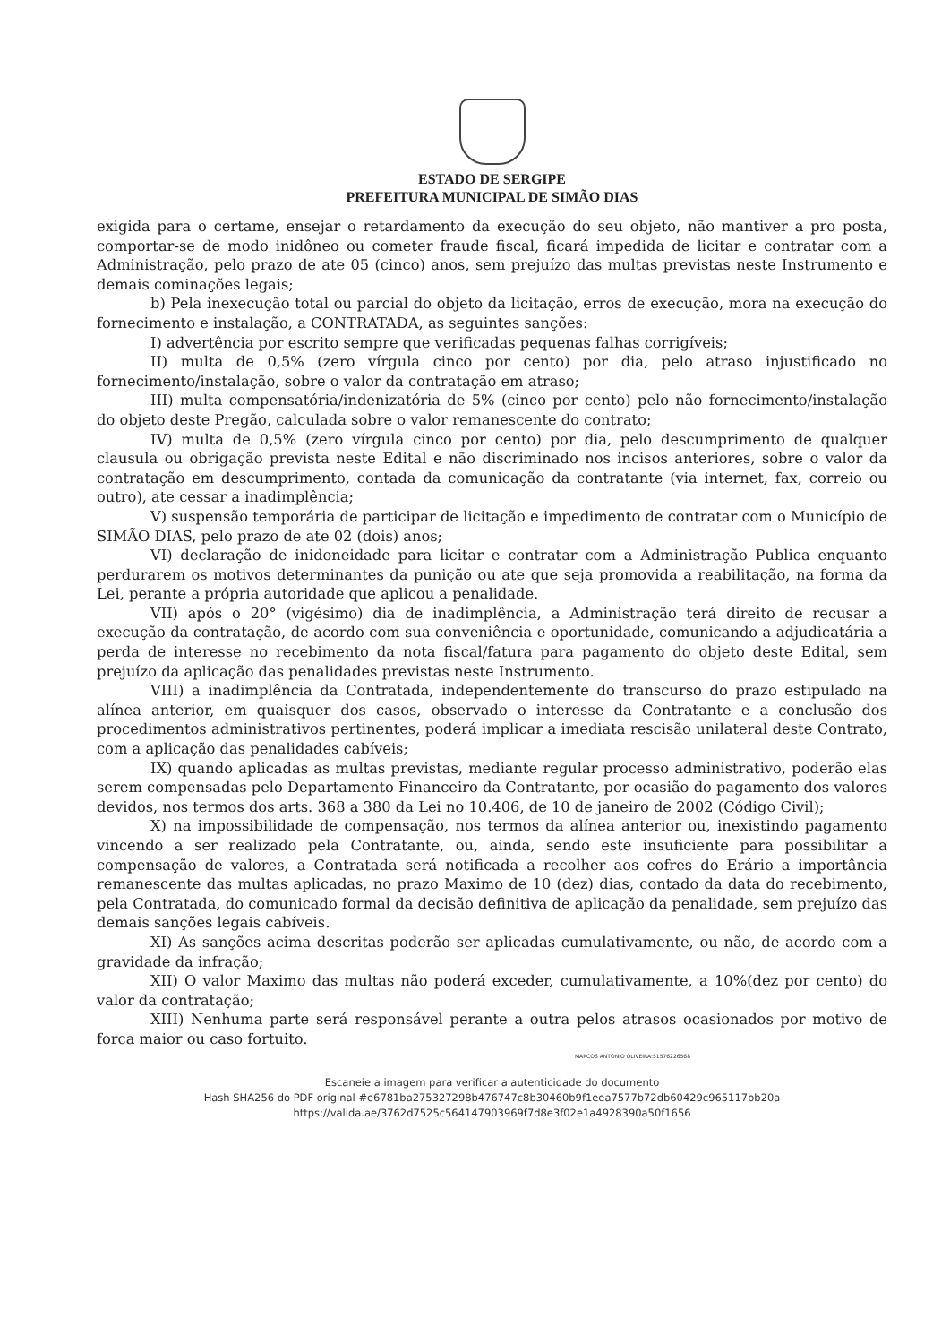ESTADO DE SERGIPE
PREFEITURA MUNICIPAL DE SIMÃO DIAS
exigida para o certame, ensejar o retardamento da execução do seu objeto, não mantiver a pro posta, comportar-se de modo inidôneo ou cometer fraude fiscal, ficará impedida de licitar e contratar com a Administração, pelo prazo de ate 05 (cinco) anos, sem prejuízo das multas previstas neste Instrumento e demais cominações legais;
b) Pela inexecução total ou parcial do objeto da licitação, erros de execução, mora na execução do fornecimento e instalação, a CONTRATADA, as seguintes sanções:
I) advertência por escrito sempre que verificadas pequenas falhas corrigíveis;
II) multa de 0,5% (zero vírgula cinco por cento) por dia, pelo atraso injustificado no fornecimento/instalação, sobre o valor da contratação em atraso;
III) multa compensatória/indenizatória de 5% (cinco por cento) pelo não fornecimento/instalação do objeto deste Pregão, calculada sobre o valor remanescente do contrato;
IV) multa de 0,5% (zero vírgula cinco por cento) por dia, pelo descumprimento de qualquer clausula ou obrigação prevista neste Edital e não discriminado nos incisos anteriores, sobre o valor da contratação em descumprimento, contada da comunicação da contratante (via internet, fax, correio ou outro), ate cessar a inadimplência;
V) suspensão temporária de participar de licitação e impedimento de contratar com o Município de SIMÃO DIAS, pelo prazo de ate 02 (dois) anos;
VI) declaração de inidoneidade para licitar e contratar com a Administração Publica enquanto perdurarem os motivos determinantes da punição ou ate que seja promovida a reabilitação, na forma da Lei, perante a própria autoridade que aplicou a penalidade.
VII) após o 20° (vigésimo) dia de inadimplência, a Administração terá direito de recusar a execução da contratação, de acordo com sua conveniência e oportunidade, comunicando a adjudicatária a perda de interesse no recebimento da nota fiscal/fatura para pagamento do objeto deste Edital, sem prejuízo da aplicação das penalidades previstas neste Instrumento.
VIII) a inadimplência da Contratada, independentemente do transcurso do prazo estipulado na alínea anterior, em quaisquer dos casos, observado o interesse da Contratante e a conclusão dos procedimentos administrativos pertinentes, poderá implicar a imediata rescisão unilateral deste Contrato, com a aplicação das penalidades cabíveis;
IX) quando aplicadas as multas previstas, mediante regular processo administrativo, poderão elas serem compensadas pelo Departamento Financeiro da Contratante, por ocasião do pagamento dos valores devidos, nos termos dos arts. 368 a 380 da Lei no 10.406, de 10 de janeiro de 2002 (Código Civil);
X) na impossibilidade de compensação, nos termos da alínea anterior ou, inexistindo pagamento vincendo a ser realizado pela Contratante, ou, ainda, sendo este insuficiente para possibilitar a compensação de valores, a Contratada será notificada a recolher aos cofres do Erário a importância remanescente das multas aplicadas, no prazo Maximo de 10 (dez) dias, contado da data do recebimento, pela Contratada, do comunicado formal da decisão definitiva de aplicação da penalidade, sem prejuízo das demais sanções legais cabíveis.
XI) As sanções acima descritas poderão ser aplicadas cumulativamente, ou não, de acordo com a gravidade da infração;
XII) O valor Maximo das multas não poderá exceder, cumulativamente, a 10%(dez por cento) do valor da contratação;
XIII) Nenhuma parte será responsável perante a outra pelos atrasos ocasionados por motivo de forca maior ou caso fortuito.
MARCOS ANTONIO OLIVEIRA:51576226568
Escaneie a imagem para verificar a autenticidade do documento
Hash SHA256 do PDF original #e6781ba275327298b476747c8b30460b9f1eea7577b72db60429c965117bb20a
https://valida.ae/3762d7525c564147903969f7d8e3f02e1a4928390a50f1656